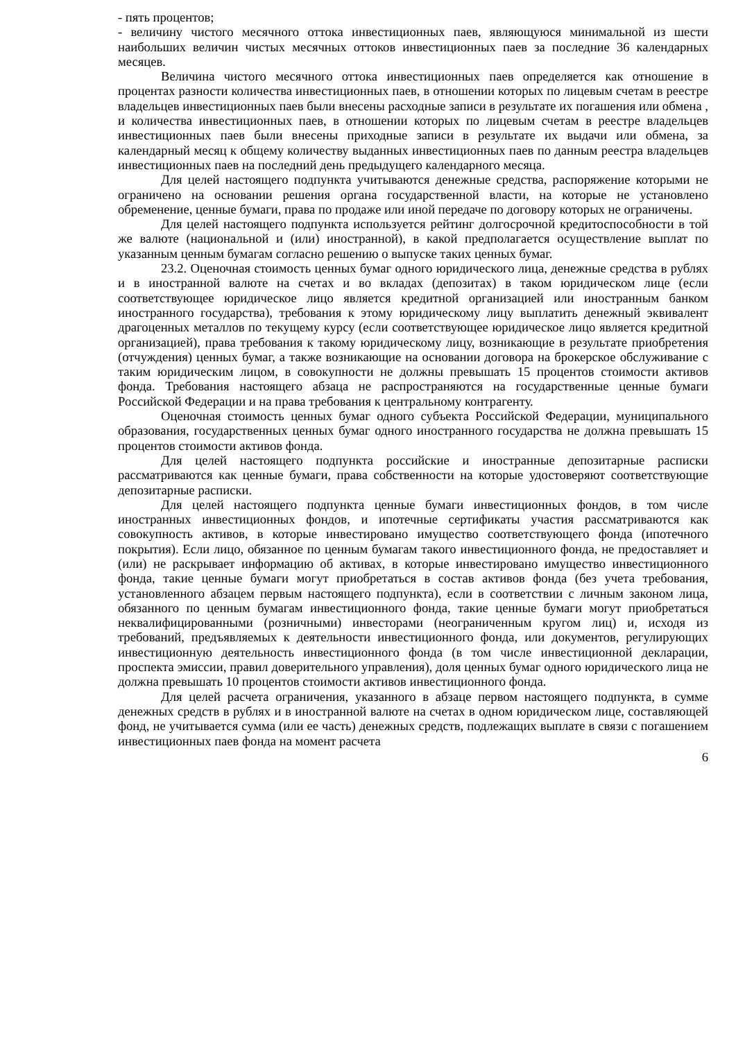- пять процентов;
- величину чистого месячного оттока инвестиционных паев, являющуюся минимальной из шести наибольших величин чистых месячных оттоков инвестиционных паев за последние 36 календарных месяцев.
Величина чистого месячного оттока инвестиционных паев определяется как отношение в процентах разности количества инвестиционных паев, в отношении которых по лицевым счетам в реестре владельцев инвестиционных паев были внесены расходные записи в результате их погашения или обмена , и количества инвестиционных паев, в отношении которых по лицевым счетам в реестре владельцев инвестиционных паев были внесены приходные записи в результате их выдачи или обмена, за календарный месяц к общему количеству выданных инвестиционных паев по данным реестра владельцев инвестиционных паев на последний день предыдущего календарного месяца.
Для целей настоящего подпункта учитываются денежные средства, распоряжение которыми не ограничено на основании решения органа государственной власти, на которые не установлено обременение, ценные бумаги, права по продаже или иной передаче по договору которых не ограничены.
Для целей настоящего подпункта используется рейтинг долгосрочной кредитоспособности в той же валюте (национальной и (или) иностранной), в какой предполагается осуществление выплат по указанным ценным бумагам согласно решению о выпуске таких ценных бумаг.
23.2. Оценочная стоимость ценных бумаг одного юридического лица, денежные средства в рублях и в иностранной валюте на счетах и во вкладах (депозитах) в таком юридическом лице (если соответствующее юридическое лицо является кредитной организацией или иностранным банком иностранного государства), требования к этому юридическому лицу выплатить денежный эквивалент драгоценных металлов по текущему курсу (если соответствующее юридическое лицо является кредитной организацией), права требования к такому юридическому лицу, возникающие в результате приобретения (отчуждения) ценных бумаг, а также возникающие на основании договора на брокерское обслуживание с таким юридическим лицом, в совокупности не должны превышать 15 процентов стоимости активов фонда. Требования настоящего абзаца не распространяются на государственные ценные бумаги Российской Федерации и на права требования к центральному контрагенту.
Оценочная стоимость ценных бумаг одного субъекта Российской Федерации, муниципального образования, государственных ценных бумаг одного иностранного государства не должна превышать 15 процентов стоимости активов фонда.
Для целей настоящего подпункта российские и иностранные депозитарные расписки рассматриваются как ценные бумаги, права собственности на которые удостоверяют соответствующие депозитарные расписки.
Для целей настоящего подпункта ценные бумаги инвестиционных фондов, в том числе иностранных инвестиционных фондов, и ипотечные сертификаты участия рассматриваются как совокупность активов, в которые инвестировано имущество соответствующего фонда (ипотечного покрытия). Если лицо, обязанное по ценным бумагам такого инвестиционного фонда, не предоставляет и (или) не раскрывает информацию об активах, в которые инвестировано имущество инвестиционного фонда, такие ценные бумаги могут приобретаться в состав активов фонда (без учета требования, установленного абзацем первым настоящего подпункта), если в соответствии с личным законом лица, обязанного по ценным бумагам инвестиционного фонда, такие ценные бумаги могут приобретаться неквалифицированными (розничными) инвесторами (неограниченным кругом лиц) и, исходя из требований, предъявляемых к деятельности инвестиционного фонда, или документов, регулирующих инвестиционную деятельность инвестиционного фонда (в том числе инвестиционной декларации, проспекта эмиссии, правил доверительного управления), доля ценных бумаг одного юридического лица не должна превышать 10 процентов стоимости активов инвестиционного фонда.
Для целей расчета ограничения, указанного в абзаце первом настоящего подпункта, в сумме денежных средств в рублях и в иностранной валюте на счетах в одном юридическом лице, составляющей фонд, не учитывается сумма (или ее часть) денежных средств, подлежащих выплате в связи с погашением инвестиционных паев фонда на момент расчета
6